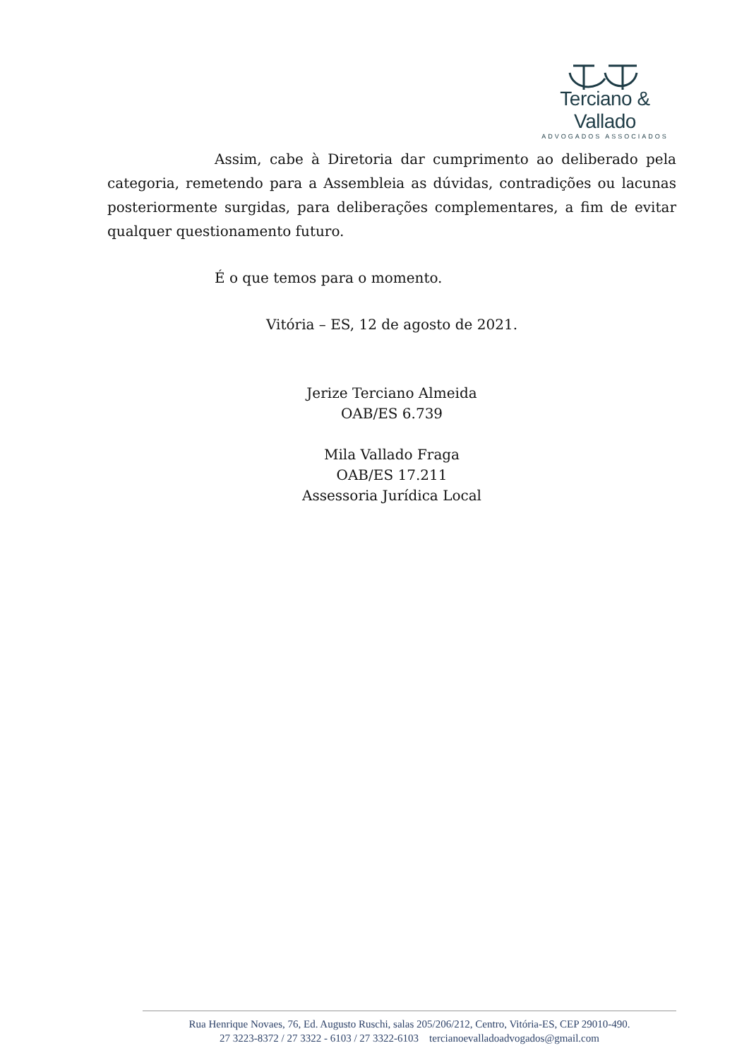Terciano & Vallado
ADVOGADOS ASSOCIADOS
Assim, cabe à Diretoria dar cumprimento ao deliberado pela categoria, remetendo para a Assembleia as dúvidas, contradições ou lacunas posteriormente surgidas, para deliberações complementares, a fim de evitar qualquer questionamento futuro.
É o que temos para o momento.
Vitória – ES, 12 de agosto de 2021.
Jerize Terciano Almeida
OAB/ES 6.739
Mila Vallado Fraga
OAB/ES 17.211
Assessoria Jurídica Local
Rua Henrique Novaes, 76, Ed. Augusto Ruschi, salas 205/206/212, Centro, Vitória-ES, CEP 29010-490.
27 3223-8372 / 27 3322 - 6103 / 27 3322-6103 tercianoevalladoadvogados@gmail.com